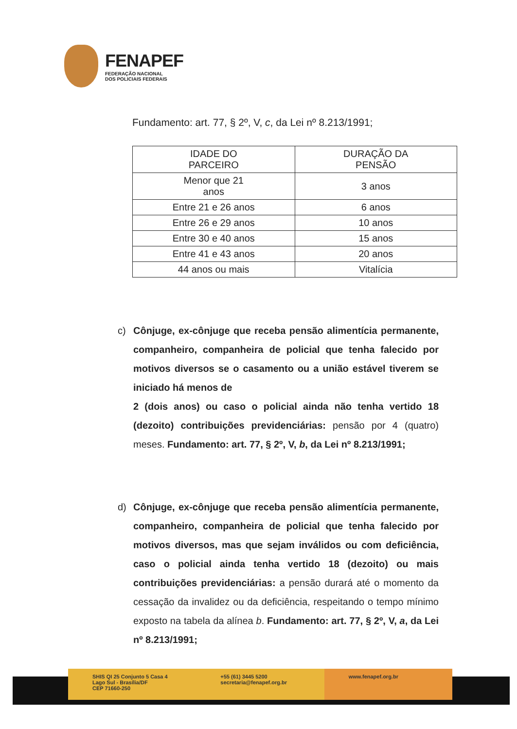FENAPEF
FEDERAÇÃO NACIONAL
DOS POLICIAIS FEDERAIS
Fundamento: art. 77, § 2º, V, c, da Lei nº 8.213/1991;
| IDADE DO PARCEIRO | DURAÇÃO DA PENSÃO |
| --- | --- |
| Menor que 21 anos | 3 anos |
| Entre 21 e 26 anos | 6 anos |
| Entre 26 e 29 anos | 10 anos |
| Entre 30 e 40 anos | 15 anos |
| Entre 41 e 43 anos | 20 anos |
| 44 anos ou mais | Vitalícia |
c) Cônjuge, ex-cônjuge que receba pensão alimentícia permanente, companheiro, companheira de policial que tenha falecido por motivos diversos se o casamento ou a união estável tiverem se iniciado há menos de
2 (dois anos) ou caso o policial ainda não tenha vertido 18 (dezoito) contribuições previdenciárias: pensão por 4 (quatro) meses. Fundamento: art. 77, § 2º, V, b, da Lei nº 8.213/1991;
d) Cônjuge, ex-cônjuge que receba pensão alimentícia permanente, companheiro, companheira de policial que tenha falecido por motivos diversos, mas que sejam inválidos ou com deficiência, caso o policial ainda tenha vertido 18 (dezoito) ou mais contribuições previdenciárias: a pensão durará até o momento da cessação da invalidez ou da deficiência, respeitando o tempo mínimo exposto na tabela da alínea b. Fundamento: art. 77, § 2º, V, a, da Lei nº 8.213/1991;
SHIS QI 25 Conjunto 5 Casa 4
Lago Sul - Brasília/DF
CEP 71660-250
+55 (61) 3445 5200
secretaria@fenapef.org.br
www.fenapef.org.br